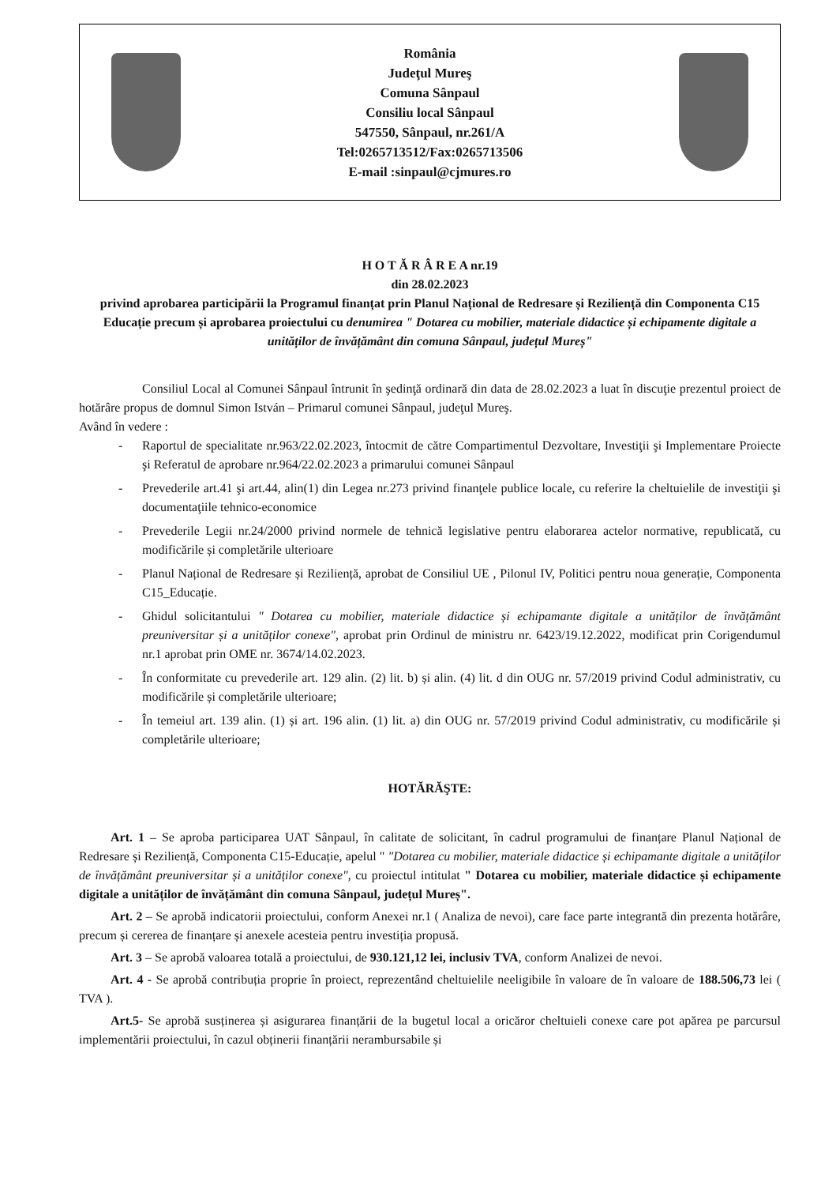România
Judeţul Mureş
Comuna Sânpaul
Consiliu local Sânpaul
547550, Sânpaul, nr.261/A
Tel:0265713512/Fax:0265713506
E-mail :sinpaul@cjmures.ro
H O T Ă R Â R E A nr.19
din 28.02.2023
privind aprobarea participării la Programul finanțat prin Planul Național de Redresare și Reziliență din Componenta C15 Educație precum și aprobarea proiectului cu denumirea " Dotarea cu mobilier, materiale didactice și echipamente digitale a unităților de învățământ din comuna Sânpaul, județul Mureș"
Consiliul Local al Comunei Sânpaul întrunit în şedinţă ordinară din data de 28.02.2023 a luat în discuţie prezentul proiect de hotărâre propus de domnul Simon István – Primarul comunei Sânpaul, judeţul Mureş.
Având în vedere :
- Raportul de specialitate nr.963/22.02.2023, întocmit de către Compartimentul Dezvoltare, Investiţii şi Implementare Proiecte şi Referatul de aprobare nr.964/22.02.2023 a primarului comunei Sânpaul
- Prevederile art.41 şi art.44, alin(1) din Legea nr.273 privind finanţele publice locale, cu referire la cheltuielile de investiţii şi documentaţiile tehnico-economice
- Prevederile Legii nr.24/2000 privind normele de tehnică legislative pentru elaborarea actelor normative, republicată, cu modificările și completările ulterioare
- Planul Național de Redresare și Reziliență, aprobat de Consiliul UE , Pilonul IV, Politici pentru noua generație, Componenta C15_Educație.
- Ghidul solicitantului " Dotarea cu mobilier, materiale didactice și echipamante digitale a unităților de învățământ preuniversitar și a unităților conexe", aprobat prin Ordinul de ministru nr. 6423/19.12.2022, modificat prin Corigendumul nr.1 aprobat prin OME nr. 3674/14.02.2023.
- În conformitate cu prevederile art. 129 alin. (2) lit. b) și alin. (4) lit. d din OUG nr. 57/2019 privind Codul administrativ, cu modificările și completările ulterioare;
- În temeiul art. 139 alin. (1) și art. 196 alin. (1) lit. a) din OUG nr. 57/2019 privind Codul administrativ, cu modificările și completările ulterioare;
HOTĂRĂŞTE:
Art. 1 – Se aproba participarea UAT Sânpaul, în calitate de solicitant, în cadrul programului de finanțare Planul Național de Redresare și Reziliență, Componenta C15-Educație, apelul " "Dotarea cu mobilier, materiale didactice și echipamante digitale a unităților de învățământ preuniversitar și a unităților conexe", cu proiectul intitulat " Dotarea cu mobilier, materiale didactice și echipamente digitale a unităților de învățământ din comuna Sânpaul, județul Mureș".
Art. 2 – Se aprobă indicatorii proiectului, conform Anexei nr.1 ( Analiza de nevoi), care face parte integrantă din prezenta hotărâre, precum și cererea de finanțare și anexele acesteia pentru investiția propusă.
Art. 3 – Se aprobă valoarea totală a proiectului, de 930.121,12 lei, inclusiv TVA, conform Analizei de nevoi.
Art. 4 - Se aprobă contribuția proprie în proiect, reprezentând cheltuielile neeligibile în valoare de în valoare de 188.506,73 lei ( TVA ).
Art.5- Se aprobă susținerea și asigurarea finanțării de la bugetul local a oricăror cheltuieli conexe care pot apărea pe parcursul implementării proiectului, în cazul obținerii finanțării nerambursabile și